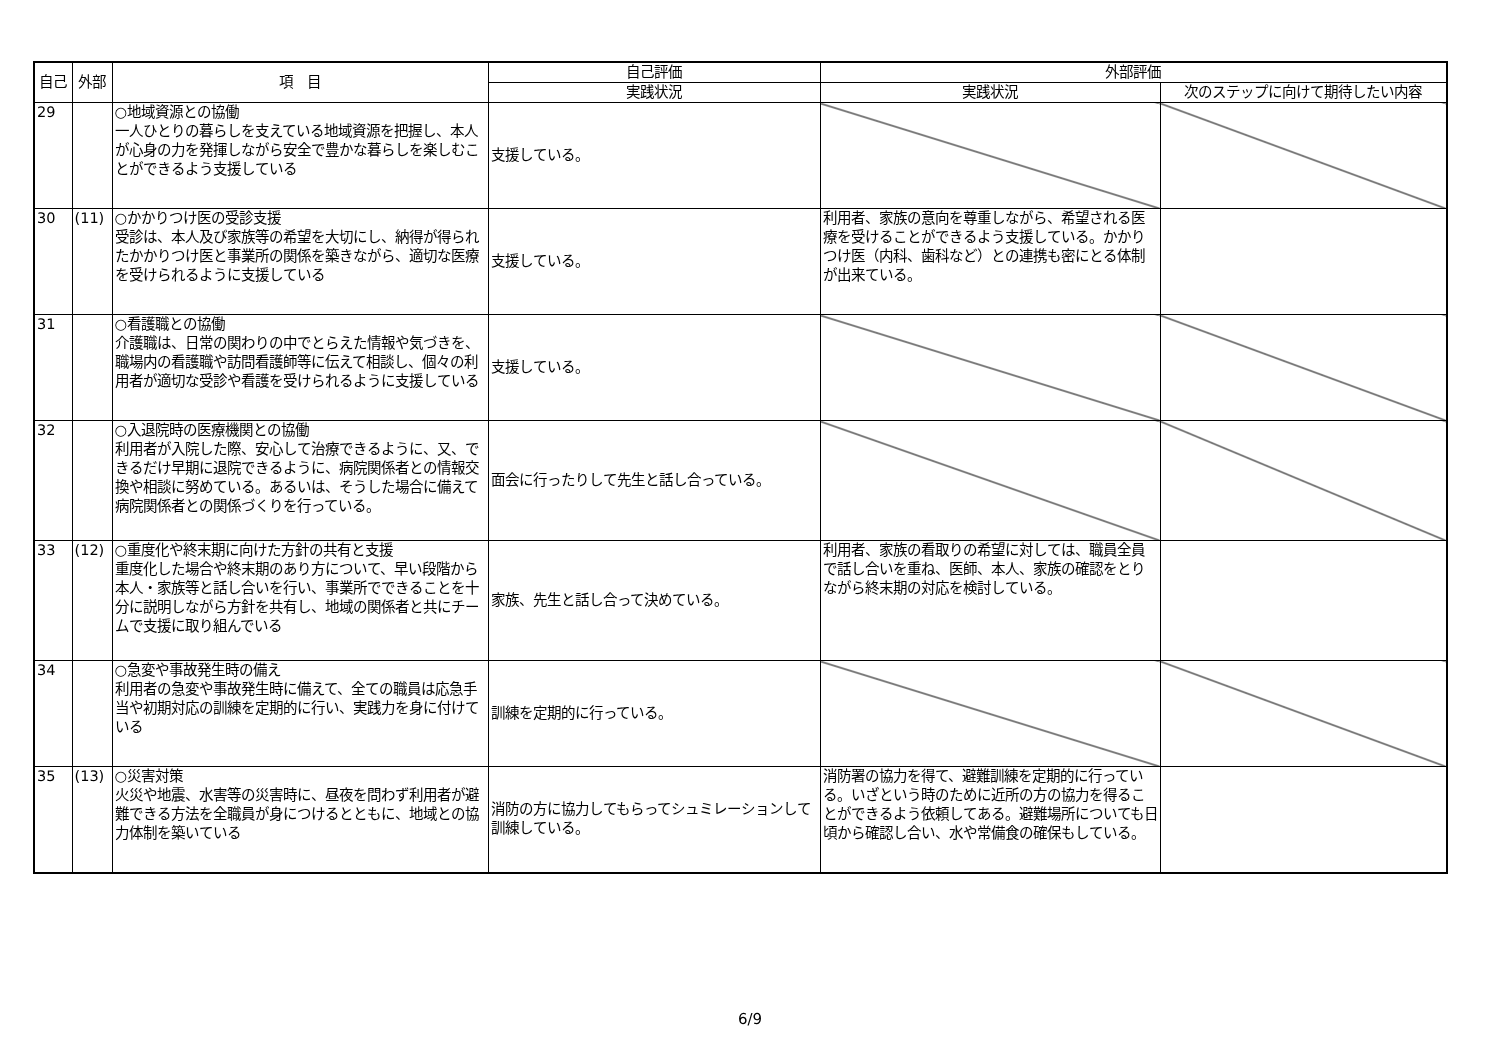| 自己 | 外部 | 項 目 | 自己評価 | 外部評価 | |
| --- | --- | --- | --- | --- | --- |
| | | | 実践状況 | 実践状況 | 次のステップに向けて期待したい内容 |
| 29 | | ○地域資源との協働 一人ひとりの暮らしを支えている地域資源を把握し、本人が心身の力を発揮しながら安全で豊かな暮らしを楽しむことができるよう支援している | 支援している。 | | |
| 30 | (11) | ○かかりつけ医の受診支援 受診は、本人及び家族等の希望を大切にし、納得が得られたかかりつけ医と事業所の関係を築きながら、適切な医療を受けられるように支援している | 支援している。 | 利用者、家族の意向を尊重しながら、希望される医療を受けることができるよう支援している。かかりつけ医（内科、歯科など）との連携も密にとる体制が出来ている。 | |
| 31 | | ○看護職との協働 介護職は、日常の関わりの中でとらえた情報や気づきを、職場内の看護職や訪問看護師等に伝えて相談し、個々の利用者が適切な受診や看護を受けられるように支援している | 支援している。 | | |
| 32 | | ○入退院時の医療機関との協働 利用者が入院した際、安心して治療できるように、又、できるだけ早期に退院できるように、病院関係者との情報交換や相談に努めている。あるいは、そうした場合に備えて病院関係者との関係づくりを行っている。 | 面会に行ったりして先生と話し合っている。 | | |
| 33 | (12) | ○重度化や終末期に向けた方針の共有と支援 重度化した場合や終末期のあり方について、早い段階から本人・家族等と話し合いを行い、事業所でできることを十分に説明しながら方針を共有し、地域の関係者と共にチームで支援に取り組んでいる | 家族、先生と話し合って決めている。 | 利用者、家族の看取りの希望に対しては、職員全員で話し合いを重ね、医師、本人、家族の確認をとりながら終末期の対応を検討している。 | |
| 34 | | ○急変や事故発生時の備え 利用者の急変や事故発生時に備えて、全ての職員は応急手当や初期対応の訓練を定期的に行い、実践力を身に付けている | 訓練を定期的に行っている。 | | |
| 35 | (13) | ○災害対策 火災や地震、水害等の災害時に、昼夜を問わず利用者が避難できる方法を全職員が身につけるとともに、地域との協力体制を築いている | 消防の方に協力してもらってシュミレーションして訓練している。 | 消防署の協力を得て、避難訓練を定期的に行っている。いざという時のために近所の方の協力を得ることができるよう依頼してある。避難場所についても日頃から確認し合い、水や常備食の確保もしている。 | |
6/9